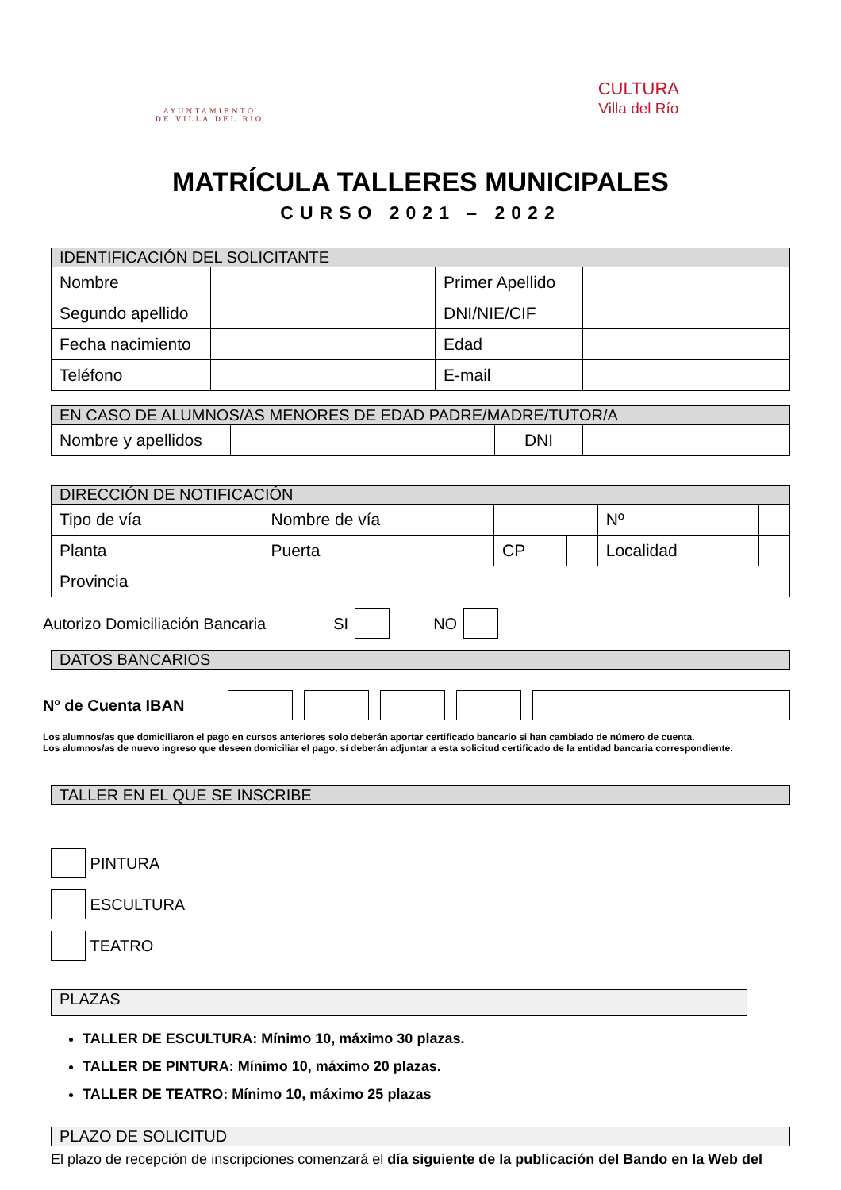AYUNTAMIENTO DE VILLA DEL RÍO
CULTURA
Villa del Río
MATRÍCULA TALLERES MUNICIPALES
CURSO 2021 – 2022
| IDENTIFICACIÓN DEL SOLICITANTE | | | |
| --- | --- | --- | --- |
| Nombre | | Primer Apellido | |
| Segundo apellido | | DNI/NIE/CIF | |
| Fecha nacimiento | | Edad | |
| Teléfono | | E-mail | |
| EN CASO DE ALUMNOS/AS MENORES DE EDAD PADRE/MADRE/TUTOR/A | | | |
| --- | --- | --- | --- |
| Nombre y apellidos | | DNI | |
| DIRECCIÓN DE NOTIFICACIÓN | | | | | | | |
| --- | --- | --- | --- | --- | --- | --- | --- |
| Tipo de vía | | Nombre de vía | | | | Nº | |
| Planta | | Puerta | | CP | | Localidad | |
| Provincia | | | | | | | |
Autorizo Domiciliación Bancaria SI NO
DATOS BANCARIOS
Nº de Cuenta IBAN
Los alumnos/as que domiciliaron el pago en cursos anteriores solo deberán aportar certificado bancario si han cambiado de número de cuenta.
Los alumnos/as de nuevo ingreso que deseen domiciliar el pago, sí deberán adjuntar a esta solicitud certificado de la entidad bancaria correspondiente.
TALLER EN EL QUE SE INSCRIBE
PINTURA
ESCULTURA
TEATRO
PLAZAS
TALLER DE ESCULTURA: Mínimo 10, máximo 30 plazas.
TALLER DE PINTURA: Mínimo 10, máximo 20 plazas.
TALLER DE TEATRO: Mínimo 10, máximo 25 plazas
PLAZO DE SOLICITUD
El plazo de recepción de inscripciones comenzará el día siguiente de la publicación del Bando en la Web del